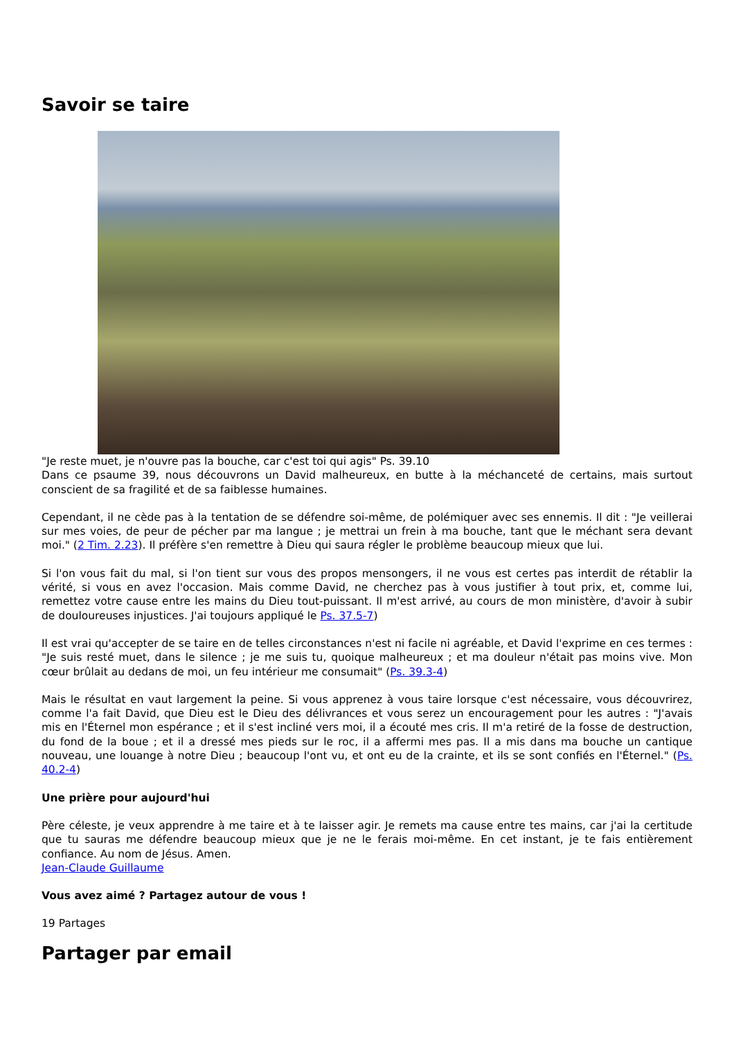Savoir se taire
"Je reste muet, je n'ouvre pas la bouche, car c'est toi qui agis" Ps. 39.10
Dans ce psaume 39, nous découvrons un David malheureux, en butte à la méchanceté de certains, mais surtout conscient de sa fragilité et de sa faiblesse humaines.
Cependant, il ne cède pas à la tentation de se défendre soi-même, de polémiquer avec ses ennemis. Il dit : "Je veillerai sur mes voies, de peur de pécher par ma langue ; je mettrai un frein à ma bouche, tant que le méchant sera devant moi." (2 Tim. 2.23). Il préfère s'en remettre à Dieu qui saura régler le problème beaucoup mieux que lui.
Si l'on vous fait du mal, si l'on tient sur vous des propos mensongers, il ne vous est certes pas interdit de rétablir la vérité, si vous en avez l'occasion. Mais comme David, ne cherchez pas à vous justifier à tout prix, et, comme lui, remettez votre cause entre les mains du Dieu tout-puissant. Il m'est arrivé, au cours de mon ministère, d'avoir à subir de douloureuses injustices. J'ai toujours appliqué le Ps. 37.5-7)
Il est vrai qu'accepter de se taire en de telles circonstances n'est ni facile ni agréable, et David l'exprime en ces termes : "Je suis resté muet, dans le silence ; je me suis tu, quoique malheureux ; et ma douleur n'était pas moins vive. Mon cœur brûlait au dedans de moi, un feu intérieur me consumait" (Ps. 39.3-4)
Mais le résultat en vaut largement la peine. Si vous apprenez à vous taire lorsque c'est nécessaire, vous découvrirez, comme l'a fait David, que Dieu est le Dieu des délivrances et vous serez un encouragement pour les autres : "J'avais mis en l'Éternel mon espérance ; et il s'est incliné vers moi, il a écouté mes cris. Il m'a retiré de la fosse de destruction, du fond de la boue ; et il a dressé mes pieds sur le roc, il a affermi mes pas. Il a mis dans ma bouche un cantique nouveau, une louange à notre Dieu ; beaucoup l'ont vu, et ont eu de la crainte, et ils se sont confiés en l'Éternel." (Ps. 40.2-4)
Une prière pour aujourd'hui
Père céleste, je veux apprendre à me taire et à te laisser agir. Je remets ma cause entre tes mains, car j'ai la certitude que tu sauras me défendre beaucoup mieux que je ne le ferais moi-même. En cet instant, je te fais entièrement confiance. Au nom de Jésus. Amen.
Jean-Claude Guillaume
Vous avez aimé ? Partagez autour de vous !
19 Partages
Partager par email